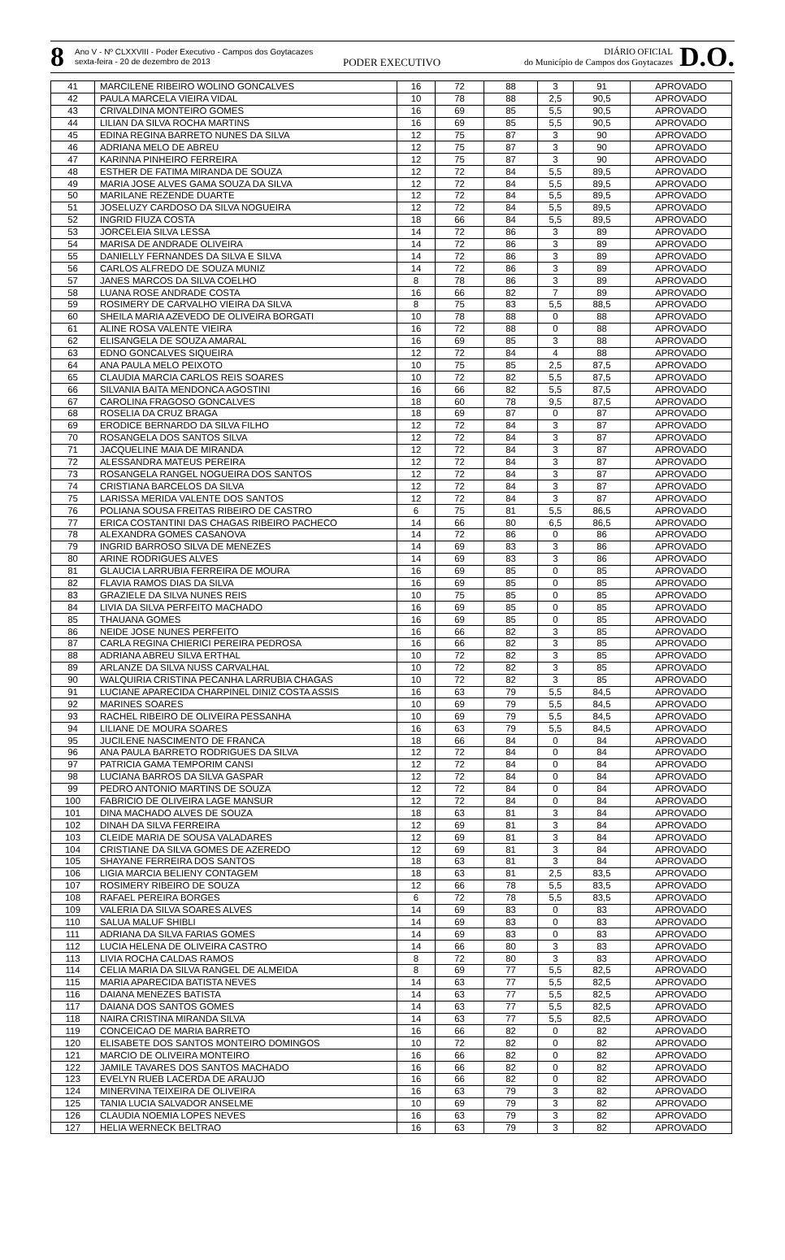8
Ano V - Nº CLXXVIII - Poder Executivo - Campos dos Goytacazes
sexta-feira - 20 de dezembro de 2013
PODER EXECUTIVO
DIÁRIO OFICIAL
do Município de Campos dos Goytacazes
D.O.
| 41 | MARCILENE RIBEIRO WOLINO GONCALVES | 16 | 72 | 88 | 3 | 91 | APROVADO |
| 42 | PAULA MARCELA VIEIRA VIDAL | 10 | 78 | 88 | 2,5 | 90,5 | APROVADO |
| 43 | CRIVALDINA MONTEIRO GOMES | 16 | 69 | 85 | 5,5 | 90,5 | APROVADO |
| 44 | LILIAN DA SILVA ROCHA MARTINS | 16 | 69 | 85 | 5,5 | 90,5 | APROVADO |
| 45 | EDINA REGINA BARRETO NUNES DA SILVA | 12 | 75 | 87 | 3 | 90 | APROVADO |
| 46 | ADRIANA MELO DE ABREU | 12 | 75 | 87 | 3 | 90 | APROVADO |
| 47 | KARINNA PINHEIRO FERREIRA | 12 | 75 | 87 | 3 | 90 | APROVADO |
| 48 | ESTHER DE FATIMA MIRANDA DE SOUZA | 12 | 72 | 84 | 5,5 | 89,5 | APROVADO |
| 49 | MARIA JOSE ALVES GAMA SOUZA DA SILVA | 12 | 72 | 84 | 5,5 | 89,5 | APROVADO |
| 50 | MARILANE REZENDE DUARTE | 12 | 72 | 84 | 5,5 | 89,5 | APROVADO |
| 51 | JOSELUZY CARDOSO DA SILVA NOGUEIRA | 12 | 72 | 84 | 5,5 | 89,5 | APROVADO |
| 52 | INGRID FIUZA COSTA | 18 | 66 | 84 | 5,5 | 89,5 | APROVADO |
| 53 | JORCELEIA SILVA LESSA | 14 | 72 | 86 | 3 | 89 | APROVADO |
| 54 | MARISA DE ANDRADE OLIVEIRA | 14 | 72 | 86 | 3 | 89 | APROVADO |
| 55 | DANIELLY FERNANDES DA SILVA E SILVA | 14 | 72 | 86 | 3 | 89 | APROVADO |
| 56 | CARLOS ALFREDO DE SOUZA MUNIZ | 14 | 72 | 86 | 3 | 89 | APROVADO |
| 57 | JANES MARCOS DA SILVA COELHO | 8 | 78 | 86 | 3 | 89 | APROVADO |
| 58 | LUANA ROSE ANDRADE COSTA | 16 | 66 | 82 | 7 | 89 | APROVADO |
| 59 | ROSIMERY DE CARVALHO VIEIRA DA SILVA | 8 | 75 | 83 | 5,5 | 88,5 | APROVADO |
| 60 | SHEILA MARIA AZEVEDO DE OLIVEIRA BORGATI | 10 | 78 | 88 | 0 | 88 | APROVADO |
| 61 | ALINE ROSA VALENTE VIEIRA | 16 | 72 | 88 | 0 | 88 | APROVADO |
| 62 | ELISANGELA DE SOUZA AMARAL | 16 | 69 | 85 | 3 | 88 | APROVADO |
| 63 | EDNO GONCALVES SIQUEIRA | 12 | 72 | 84 | 4 | 88 | APROVADO |
| 64 | ANA PAULA MELO PEIXOTO | 10 | 75 | 85 | 2,5 | 87,5 | APROVADO |
| 65 | CLAUDIA MARCIA CARLOS REIS SOARES | 10 | 72 | 82 | 5,5 | 87,5 | APROVADO |
| 66 | SILVANIA BAITA MENDONCA AGOSTINI | 16 | 66 | 82 | 5,5 | 87,5 | APROVADO |
| 67 | CAROLINA FRAGOSO GONCALVES | 18 | 60 | 78 | 9,5 | 87,5 | APROVADO |
| 68 | ROSELIA DA CRUZ BRAGA | 18 | 69 | 87 | 0 | 87 | APROVADO |
| 69 | ERODICE BERNARDO DA SILVA FILHO | 12 | 72 | 84 | 3 | 87 | APROVADO |
| 70 | ROSANGELA DOS SANTOS SILVA | 12 | 72 | 84 | 3 | 87 | APROVADO |
| 71 | JACQUELINE MAIA DE MIRANDA | 12 | 72 | 84 | 3 | 87 | APROVADO |
| 72 | ALESSANDRA MATEUS PEREIRA | 12 | 72 | 84 | 3 | 87 | APROVADO |
| 73 | ROSANGELA RANGEL NOGUEIRA DOS SANTOS | 12 | 72 | 84 | 3 | 87 | APROVADO |
| 74 | CRISTIANA BARCELOS DA SILVA | 12 | 72 | 84 | 3 | 87 | APROVADO |
| 75 | LARISSA MERIDA VALENTE DOS SANTOS | 12 | 72 | 84 | 3 | 87 | APROVADO |
| 76 | POLIANA SOUSA FREITAS RIBEIRO DE CASTRO | 6 | 75 | 81 | 5,5 | 86,5 | APROVADO |
| 77 | ERICA COSTANTINI DAS CHAGAS RIBEIRO PACHECO | 14 | 66 | 80 | 6,5 | 86,5 | APROVADO |
| 78 | ALEXANDRA GOMES CASANOVA | 14 | 72 | 86 | 0 | 86 | APROVADO |
| 79 | INGRID BARROSO SILVA DE MENEZES | 14 | 69 | 83 | 3 | 86 | APROVADO |
| 80 | ARINE RODRIGUES ALVES | 14 | 69 | 83 | 3 | 86 | APROVADO |
| 81 | GLAUCIA LARRUBIA FERREIRA DE MOURA | 16 | 69 | 85 | 0 | 85 | APROVADO |
| 82 | FLAVIA RAMOS DIAS DA SILVA | 16 | 69 | 85 | 0 | 85 | APROVADO |
| 83 | GRAZIELE DA SILVA NUNES REIS | 10 | 75 | 85 | 0 | 85 | APROVADO |
| 84 | LIVIA DA SILVA PERFEITO MACHADO | 16 | 69 | 85 | 0 | 85 | APROVADO |
| 85 | THAUANA GOMES | 16 | 69 | 85 | 0 | 85 | APROVADO |
| 86 | NEIDE JOSE NUNES PERFEITO | 16 | 66 | 82 | 3 | 85 | APROVADO |
| 87 | CARLA REGINA CHIERICI PEREIRA PEDROSA | 16 | 66 | 82 | 3 | 85 | APROVADO |
| 88 | ADRIANA ABREU SILVA ERTHAL | 10 | 72 | 82 | 3 | 85 | APROVADO |
| 89 | ARLANZE DA SILVA NUSS CARVALHAL | 10 | 72 | 82 | 3 | 85 | APROVADO |
| 90 | WALQUIRIA CRISTINA PECANHA LARRUBIA CHAGAS | 10 | 72 | 82 | 3 | 85 | APROVADO |
| 91 | LUCIANE APARECIDA CHARPINEL DINIZ COSTA ASSIS | 16 | 63 | 79 | 5,5 | 84,5 | APROVADO |
| 92 | MARINES SOARES | 10 | 69 | 79 | 5,5 | 84,5 | APROVADO |
| 93 | RACHEL RIBEIRO DE OLIVEIRA PESSANHA | 10 | 69 | 79 | 5,5 | 84,5 | APROVADO |
| 94 | LILIANE DE MOURA SOARES | 16 | 63 | 79 | 5,5 | 84,5 | APROVADO |
| 95 | JUCILENE NASCIMENTO DE FRANCA | 18 | 66 | 84 | 0 | 84 | APROVADO |
| 96 | ANA PAULA BARRETO RODRIGUES DA SILVA | 12 | 72 | 84 | 0 | 84 | APROVADO |
| 97 | PATRICIA GAMA TEMPORIM CANSI | 12 | 72 | 84 | 0 | 84 | APROVADO |
| 98 | LUCIANA BARROS DA SILVA GASPAR | 12 | 72 | 84 | 0 | 84 | APROVADO |
| 99 | PEDRO ANTONIO MARTINS DE SOUZA | 12 | 72 | 84 | 0 | 84 | APROVADO |
| 100 | FABRICIO DE OLIVEIRA LAGE MANSUR | 12 | 72 | 84 | 0 | 84 | APROVADO |
| 101 | DINA MACHADO ALVES DE SOUZA | 18 | 63 | 81 | 3 | 84 | APROVADO |
| 102 | DINAH DA SILVA FERREIRA | 12 | 69 | 81 | 3 | 84 | APROVADO |
| 103 | CLEIDE MARIA DE SOUSA VALADARES | 12 | 69 | 81 | 3 | 84 | APROVADO |
| 104 | CRISTIANE DA SILVA GOMES DE AZEREDO | 12 | 69 | 81 | 3 | 84 | APROVADO |
| 105 | SHAYANE FERREIRA DOS SANTOS | 18 | 63 | 81 | 3 | 84 | APROVADO |
| 106 | LIGIA MARCIA BELIENY CONTAGEM | 18 | 63 | 81 | 2,5 | 83,5 | APROVADO |
| 107 | ROSIMERY RIBEIRO DE SOUZA | 12 | 66 | 78 | 5,5 | 83,5 | APROVADO |
| 108 | RAFAEL PEREIRA BORGES | 6 | 72 | 78 | 5,5 | 83,5 | APROVADO |
| 109 | VALERIA DA SILVA SOARES ALVES | 14 | 69 | 83 | 0 | 83 | APROVADO |
| 110 | SALUA MALUF SHIBLI | 14 | 69 | 83 | 0 | 83 | APROVADO |
| 111 | ADRIANA DA SILVA FARIAS GOMES | 14 | 69 | 83 | 0 | 83 | APROVADO |
| 112 | LUCIA HELENA DE OLIVEIRA CASTRO | 14 | 66 | 80 | 3 | 83 | APROVADO |
| 113 | LIVIA ROCHA CALDAS RAMOS | 8 | 72 | 80 | 3 | 83 | APROVADO |
| 114 | CELIA MARIA DA SILVA RANGEL DE ALMEIDA | 8 | 69 | 77 | 5,5 | 82,5 | APROVADO |
| 115 | MARIA APARECIDA BATISTA NEVES | 14 | 63 | 77 | 5,5 | 82,5 | APROVADO |
| 116 | DAIANA MENEZES BATISTA | 14 | 63 | 77 | 5,5 | 82,5 | APROVADO |
| 117 | DAIANA DOS SANTOS GOMES | 14 | 63 | 77 | 5,5 | 82,5 | APROVADO |
| 118 | NAIRA CRISTINA MIRANDA SILVA | 14 | 63 | 77 | 5,5 | 82,5 | APROVADO |
| 119 | CONCEICAO DE MARIA BARRETO | 16 | 66 | 82 | 0 | 82 | APROVADO |
| 120 | ELISABETE DOS SANTOS MONTEIRO DOMINGOS | 10 | 72 | 82 | 0 | 82 | APROVADO |
| 121 | MARCIO DE OLIVEIRA MONTEIRO | 16 | 66 | 82 | 0 | 82 | APROVADO |
| 122 | JAMILE TAVARES DOS SANTOS MACHADO | 16 | 66 | 82 | 0 | 82 | APROVADO |
| 123 | EVELYN RUEB LACERDA DE ARAUJO | 16 | 66 | 82 | 0 | 82 | APROVADO |
| 124 | MINERVINA TEIXEIRA DE OLIVEIRA | 16 | 63 | 79 | 3 | 82 | APROVADO |
| 125 | TANIA LUCIA SALVADOR ANSELME | 10 | 69 | 79 | 3 | 82 | APROVADO |
| 126 | CLAUDIA NOEMIA LOPES NEVES | 16 | 63 | 79 | 3 | 82 | APROVADO |
| 127 | HELIA WERNECK BELTRAO | 16 | 63 | 79 | 3 | 82 | APROVADO |